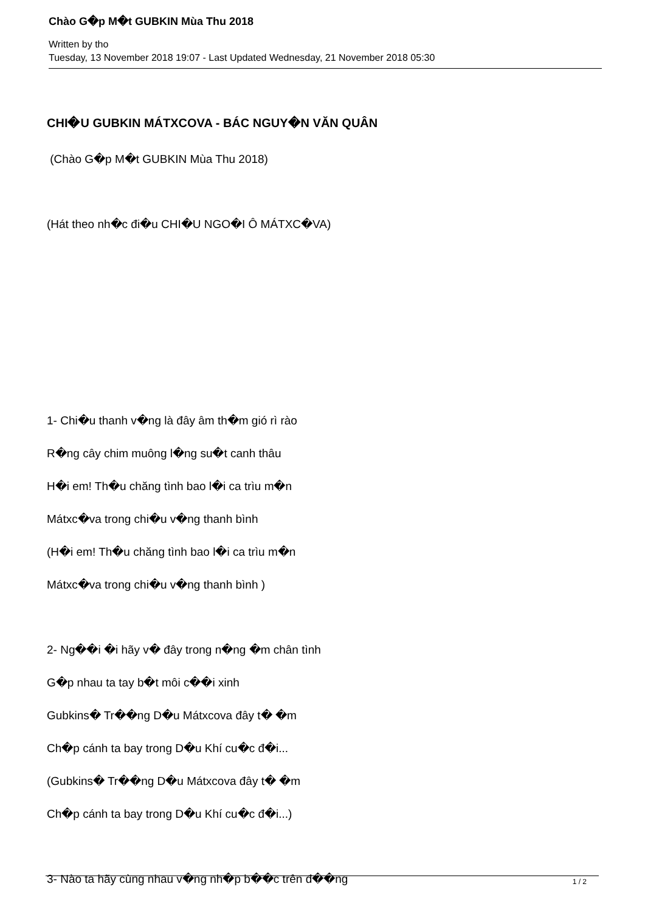Chào G�p M�t GUBKIN Mùa Thu 2018
Written by tho
Tuesday, 13 November 2018 19:07 - Last Updated Wednesday, 21 November 2018 05:30
CHI�U GUBKIN MÁTXCOVA - BÁC NGUY�N VĂN QUÂN
(Chào G�p M�t GUBKIN Mùa Thu 2018)
(Hát theo nh�c đi�u CHI�U NGO�I Ô MÁTXC�VA)
1- Chi�u thanh v�ng là đây âm th�m gió rì rào
R�ng cây chim muông l�ng su�t canh thâu
H�i em! Th�u chăng tình bao l�i ca trìu m�n
Mátxc�va trong chi�u v�ng thanh bình
(H�i em! Th�u chăng tình bao l�i ca trìu m�n
Mátxc�va trong chi�u v�ng thanh bình )
2- Ng��i �i hãy v� đây trong n�ng �m chân tình
G�p nhau ta tay b�t môi c��i xinh
Gubkins� Tr��ng D�u Mátxcova đây t� �m
Ch�p cánh ta bay trong D�u Khí cu�c đ�i...
(Gubkins� Tr��ng D�u Mátxcova đây t� �m
Ch�p cánh ta bay trong D�u Khí cu�c đ�i...)
3- Nào ta hãy cùng nhau v�ng nh�p b��c trên đ��ng
1 / 2